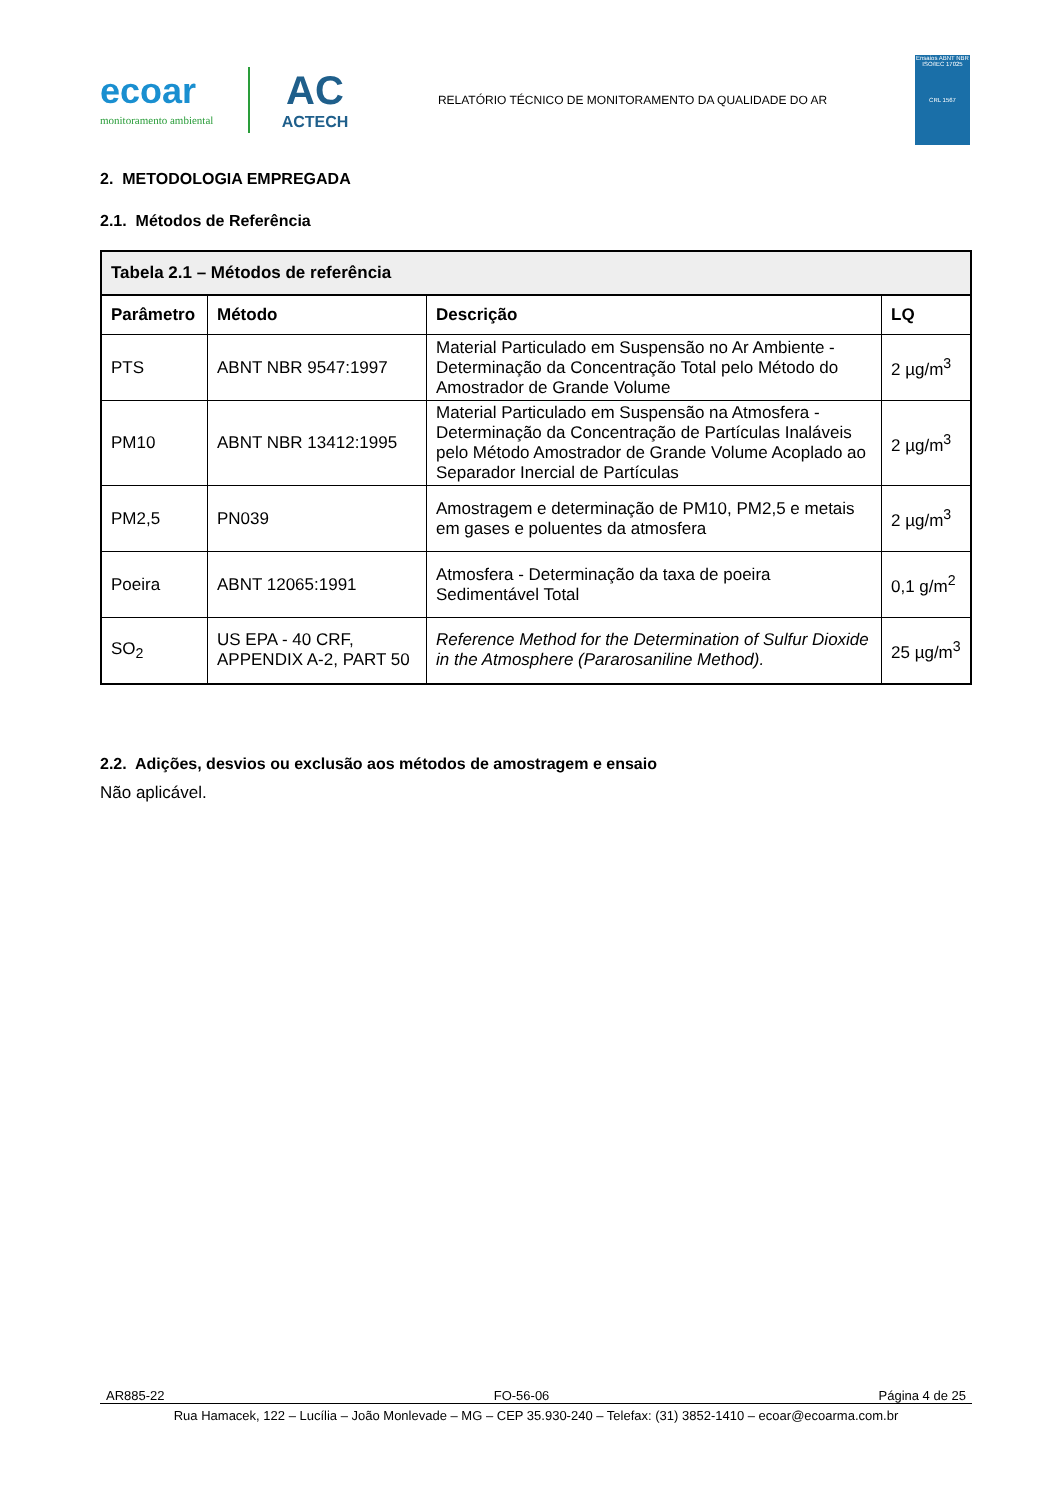ecoar
monitoramento ambiental
AC
ACTECH
RELATÓRIO TÉCNICO DE MONITORAMENTO DA QUALIDADE DO AR
Ensaios ABNT NBR ISO/IEC 17025
CRL 1567
2. METODOLOGIA EMPREGADA
2.1. Métodos de Referência
| Tabela 2.1 – Métodos de referência | | | |
| --- | --- | --- | --- |
| Parâmetro | Método | Descrição | LQ |
| PTS | ABNT NBR 9547:1997 | Material Particulado em Suspensão no Ar Ambiente - Determinação da Concentração Total pelo Método do Amostrador de Grande Volume | 2 µg/m<sup>3</sup> |
| PM10 | ABNT NBR 13412:1995 | Material Particulado em Suspensão na Atmosfera - Determinação da Concentração de Partículas Inaláveis pelo Método Amostrador de Grande Volume Acoplado ao Separador Inercial de Partículas | 2 µg/m<sup>3</sup> |
| PM2,5 | PN039 | Amostragem e determinação de PM10, PM2,5 e metais em gases e poluentes da atmosfera | 2 µg/m<sup>3</sup> |
| Poeira | ABNT 12065:1991 | Atmosfera - Determinação da taxa de poeira Sedimentável Total | 0,1 g/m<sup>2</sup> |
| SO<sub>2</sub> | US EPA - 40 CRF, APPENDIX A-2, PART 50 | Reference Method for the Determination of Sulfur Dioxide in the Atmosphere (Pararosaniline Method). | 25 µg/m<sup>3</sup> |
2.2. Adições, desvios ou exclusão aos métodos de amostragem e ensaio
Não aplicável.
AR885-22 FO-56-06 Página 4 de 25
Rua Hamacek, 122 – Lucília – João Monlevade – MG – CEP 35.930-240 – Telefax: (31) 3852-1410 – ecoar@ecoarma.com.br